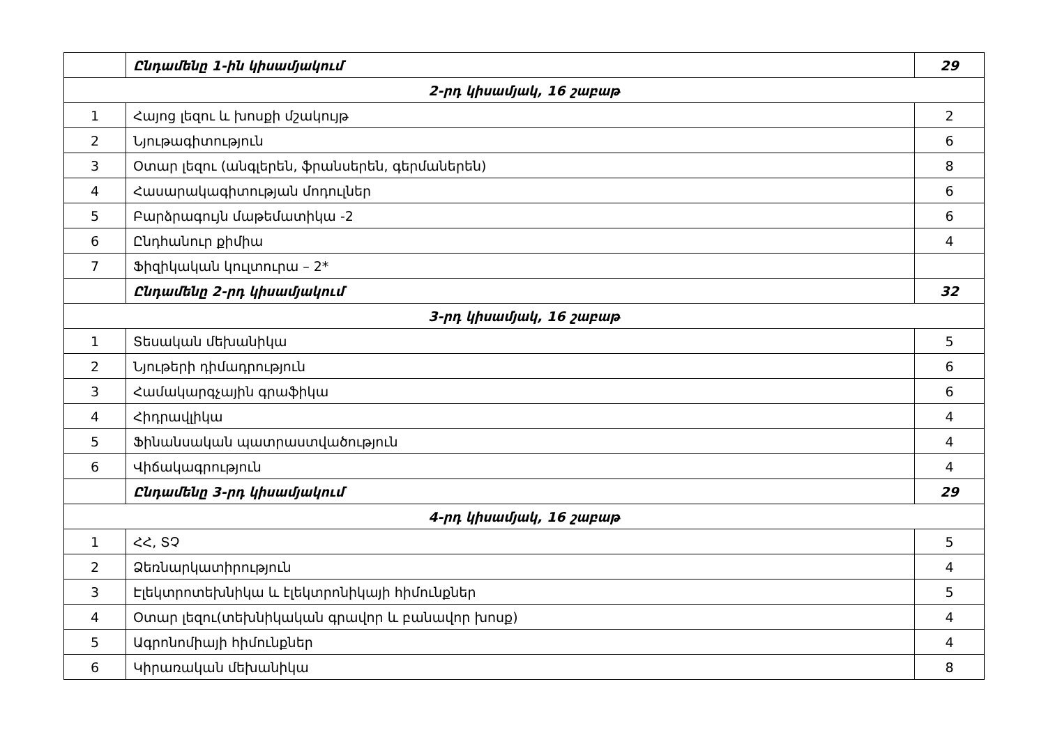| | Ընդամենը 1-ին կիսամյակում | 29 |
| 2-րդ կիսամյակ, 16 շաբաթ | | |
| 1 | Հայոց լեզու և խոսքի մշակույթ | 2 |
| 2 | Նյութագիտություն | 6 |
| 3 | Օտար լեզու (անգլերեն, ֆրանսերեն, գերմաներեն) | 8 |
| 4 | Հասարակագիտության մոդուլներ | 6 |
| 5 | Բարձրագույն մաթեմատիկա -2 | 6 |
| 6 | Ընդհանուր քիմիա | 4 |
| 7 | Ֆիզիկական կուլտուրա – 2* | |
| | Ընդամենը 2-րդ կիսամյակում | 32 |
| 3-րդ կիսամյակ, 16 շաբաթ | | |
| 1 | Տեսական մեխանիկա | 5 |
| 2 | Նյութերի դիմադրություն | 6 |
| 3 | Համակարգչային գրաֆիկա | 6 |
| 4 | Հիդրավլիկա | 4 |
| 5 | Ֆինանսական պատրաստվածություն | 4 |
| 6 | Վիճակագրություն | 4 |
| | Ընդամենը 3-րդ կիսամյակում | 29 |
| 4-րդ կիսամյակ, 16 շաբաթ | | |
| 1 | ՀՀ, ՏՉ | 5 |
| 2 | Ձեռնարկատիրություն | 4 |
| 3 | Էլեկտրոտեխնիկա և էլեկտրոնիկայի հիմունքներ | 5 |
| 4 | Օտար լեզու(տեխնիկական գրավոր և բանավոր խոսք) | 4 |
| 5 | Ագրոնոմիայի հիմունքներ | 4 |
| 6 | Կիրառական մեխանիկա | 8 |